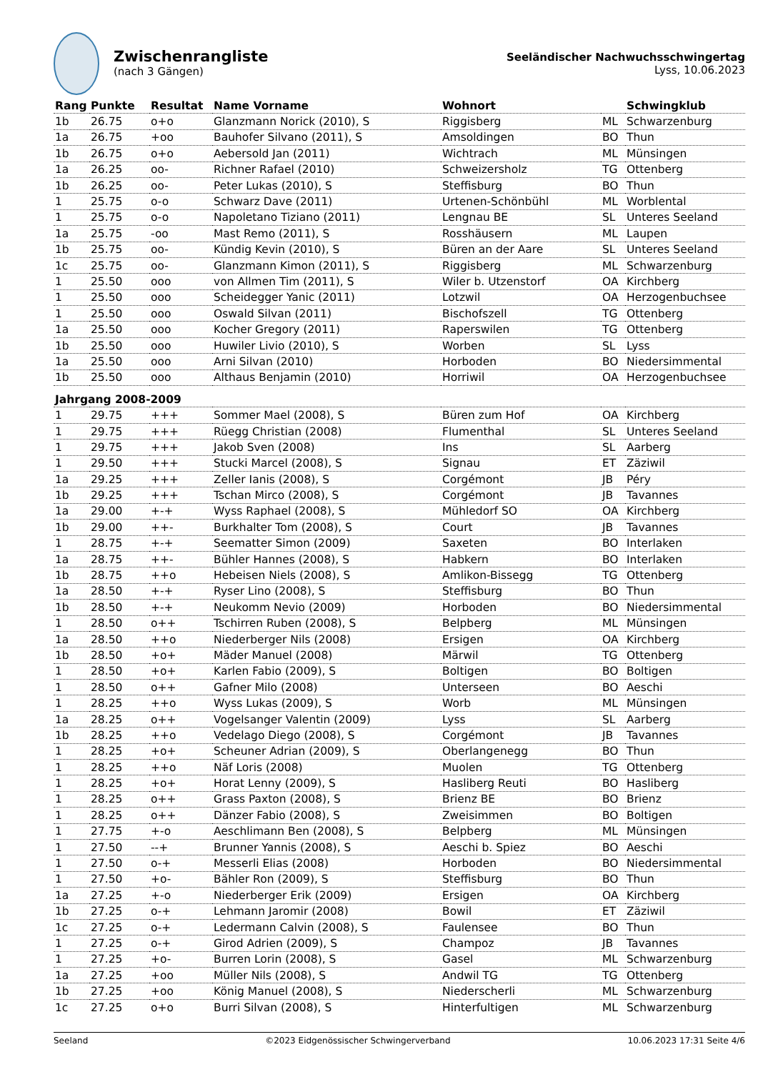Zwischenrangliste
(nach 3 Gängen)
Seeländischer Nachwuchsschwingertag
Lyss, 10.06.2023
| Rang | Punkte | Resultat | Name Vorname | Wohnort | | Schwingklub |
| --- | --- | --- | --- | --- | --- | --- |
| 1b | 26.75 | o+o | Glanzmann Norick (2010), S | Riggisberg | ML | Schwarzenburg |
| 1a | 26.75 | +oo | Bauhofer Silvano (2011), S | Amsoldingen | BO | Thun |
| 1b | 26.75 | o+o | Aebersold Jan (2011) | Wichtrach | ML | Münsingen |
| 1a | 26.25 | oo- | Richner Rafael (2010) | Schweizersholz | TG | Ottenberg |
| 1b | 26.25 | oo- | Peter Lukas (2010), S | Steffisburg | BO | Thun |
| 1 | 25.75 | o-o | Schwarz Dave (2011) | Urtenen-Schönbühl | ML | Worblental |
| 1 | 25.75 | o-o | Napoletano Tiziano (2011) | Lengnau BE | SL | Unteres Seeland |
| 1a | 25.75 | -oo | Mast Remo (2011), S | Rosshäusern | ML | Laupen |
| 1b | 25.75 | oo- | Kündig Kevin (2010), S | Büren an der Aare | SL | Unteres Seeland |
| 1c | 25.75 | oo- | Glanzmann Kimon (2011), S | Riggisberg | ML | Schwarzenburg |
| 1 | 25.50 | ooo | von Allmen Tim (2011), S | Wiler b. Utzenstorf | OA | Kirchberg |
| 1 | 25.50 | ooo | Scheidegger Yanic (2011) | Lotzwil | OA | Herzogenbuchsee |
| 1 | 25.50 | ooo | Oswald Silvan (2011) | Bischofszell | TG | Ottenberg |
| 1a | 25.50 | ooo | Kocher Gregory (2011) | Raperswilen | TG | Ottenberg |
| 1b | 25.50 | ooo | Huwiler Livio (2010), S | Worben | SL | Lyss |
| 1a | 25.50 | ooo | Arni Silvan (2010) | Horboden | BO | Niedersimmental |
| 1b | 25.50 | ooo | Althaus Benjamin (2010) | Horriwil | OA | Herzogenbuchsee |
| Jahrgang 2008-2009 | | | | | | |
| 1 | 29.75 | +++ | Sommer Mael (2008), S | Büren zum Hof | OA | Kirchberg |
| 1 | 29.75 | +++ | Rüegg Christian (2008) | Flumenthal | SL | Unteres Seeland |
| 1 | 29.75 | +++ | Jakob Sven (2008) | Ins | SL | Aarberg |
| 1 | 29.50 | +++ | Stucki Marcel (2008), S | Signau | ET | Zäziwil |
| 1a | 29.25 | +++ | Zeller Ianis (2008), S | Corgémont | JB | Péry |
| 1b | 29.25 | +++ | Tschan Mirco (2008), S | Corgémont | JB | Tavannes |
| 1a | 29.00 | +-+ | Wyss Raphael (2008), S | Mühledorf SO | OA | Kirchberg |
| 1b | 29.00 | ++- | Burkhalter Tom (2008), S | Court | JB | Tavannes |
| 1 | 28.75 | +-+ | Seematter Simon (2009) | Saxeten | BO | Interlaken |
| 1a | 28.75 | ++- | Bühler Hannes (2008), S | Habkern | BO | Interlaken |
| 1b | 28.75 | ++o | Hebeisen Niels (2008), S | Amlikon-Bissegg | TG | Ottenberg |
| 1a | 28.50 | +-+ | Ryser Lino (2008), S | Steffisburg | BO | Thun |
| 1b | 28.50 | +-+ | Neukomm Nevio (2009) | Horboden | BO | Niedersimmental |
| 1 | 28.50 | o++ | Tschirren Ruben (2008), S | Belpberg | ML | Münsingen |
| 1a | 28.50 | ++o | Niederberger Nils (2008) | Ersigen | OA | Kirchberg |
| 1b | 28.50 | +o+ | Mäder Manuel (2008) | Märwil | TG | Ottenberg |
| 1 | 28.50 | +o+ | Karlen Fabio (2009), S | Boltigen | BO | Boltigen |
| 1 | 28.50 | o++ | Gafner Milo (2008) | Unterseen | BO | Aeschi |
| 1 | 28.25 | ++o | Wyss Lukas (2009), S | Worb | ML | Münsingen |
| 1a | 28.25 | o++ | Vogelsanger Valentin (2009) | Lyss | SL | Aarberg |
| 1b | 28.25 | ++o | Vedelago Diego (2008), S | Corgémont | JB | Tavannes |
| 1 | 28.25 | +o+ | Scheuner Adrian (2009), S | Oberlangenegg | BO | Thun |
| 1 | 28.25 | ++o | Näf Loris (2008) | Muolen | TG | Ottenberg |
| 1 | 28.25 | +o+ | Horat Lenny (2009), S | Hasliberg Reuti | BO | Hasliberg |
| 1 | 28.25 | o++ | Grass Paxton (2008), S | Brienz BE | BO | Brienz |
| 1 | 28.25 | o++ | Dänzer Fabio (2008), S | Zweisimmen | BO | Boltigen |
| 1 | 27.75 | +-o | Aeschlimann Ben (2008), S | Belpberg | ML | Münsingen |
| 1 | 27.50 | --+ | Brunner Yannis (2008), S | Aeschi b. Spiez | BO | Aeschi |
| 1 | 27.50 | o-+ | Messerli Elias (2008) | Horboden | BO | Niedersimmental |
| 1 | 27.50 | +o- | Bähler Ron (2009), S | Steffisburg | BO | Thun |
| 1a | 27.25 | +-o | Niederberger Erik (2009) | Ersigen | OA | Kirchberg |
| 1b | 27.25 | o-+ | Lehmann Jaromir (2008) | Bowil | ET | Zäziwil |
| 1c | 27.25 | o-+ | Ledermann Calvin (2008), S | Faulensee | BO | Thun |
| 1 | 27.25 | o-+ | Girod Adrien (2009), S | Champoz | JB | Tavannes |
| 1 | 27.25 | +o- | Burren Lorin (2008), S | Gasel | ML | Schwarzenburg |
| 1a | 27.25 | +oo | Müller Nils (2008), S | Andwil TG | TG | Ottenberg |
| 1b | 27.25 | +oo | König Manuel (2008), S | Niederscherli | ML | Schwarzenburg |
| 1c | 27.25 | o+o | Burri Silvan (2008), S | Hinterfultigen | ML | Schwarzenburg |
Seeland ©2023 Eidgenössischer Schwingerverband 10.06.2023 17:31 Seite 4/6